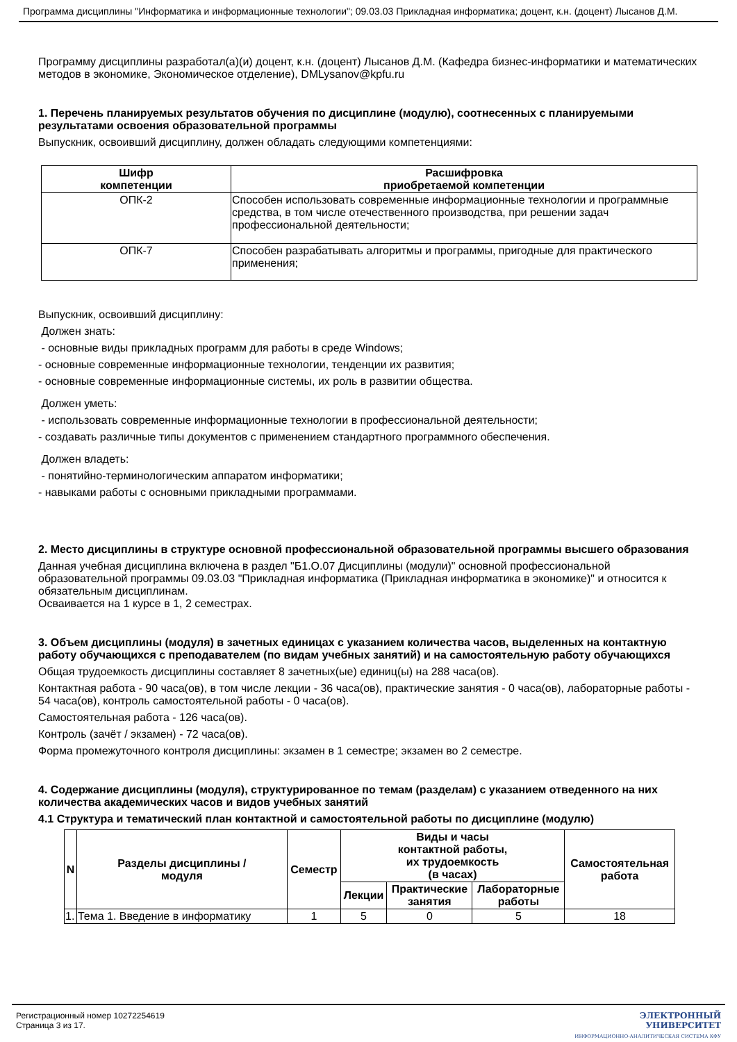Программа дисциплины "Информатика и информационные технологии"; 09.03.03 Прикладная информатика; доцент, к.н. (доцент) Лысанов Д.М.
Программу дисциплины разработал(а)(и) доцент, к.н. (доцент) Лысанов Д.М. (Кафедра бизнес-информатики и математических методов в экономике, Экономическое отделение), DMLysanov@kpfu.ru
1. Перечень планируемых результатов обучения по дисциплине (модулю), соотнесенных с планируемыми результатами освоения образовательной программы
Выпускник, освоивший дисциплину, должен обладать следующими компетенциями:
| Шифр компетенции | Расшифровка приобретаемой компетенции |
| --- | --- |
| ОПК-2 | Способен использовать современные информационные технологии и программные средства, в том числе отечественного производства, при решении задач профессиональной деятельности; |
| ОПК-7 | Способен разрабатывать алгоритмы и программы, пригодные для практического применения; |
Выпускник, освоивший дисциплину:
Должен знать:
- основные виды прикладных программ для работы в среде Windows;
- основные современные информационные технологии, тенденции их развития;
- основные современные информационные системы, их роль в развитии общества.
Должен уметь:
- использовать современные информационные технологии в профессиональной деятельности;
- создавать различные типы документов с применением стандартного программного обеспечения.
Должен владеть:
- понятийно-терминологическим аппаратом информатики;
- навыками работы с основными прикладными программами.
2. Место дисциплины в структуре основной профессиональной образовательной программы высшего образования
Данная учебная дисциплина включена в раздел "Б1.О.07 Дисциплины (модули)" основной профессиональной образовательной программы 09.03.03 "Прикладная информатика (Прикладная информатика в экономике)" и относится к обязательным дисциплинам.
Осваивается на 1 курсе в 1, 2 семестрах.
3. Объем дисциплины (модуля) в зачетных единицах с указанием количества часов, выделенных на контактную работу обучающихся с преподавателем (по видам учебных занятий) и на самостоятельную работу обучающихся
Общая трудоемкость дисциплины составляет 8 зачетных(ые) единиц(ы) на 288 часа(ов).
Контактная работа - 90 часа(ов), в том числе лекции - 36 часа(ов), практические занятия - 0 часа(ов), лабораторные работы - 54 часа(ов), контроль самостоятельной работы - 0 часа(ов).
Самостоятельная работа - 126 часа(ов).
Контроль (зачёт / экзамен) - 72 часа(ов).
Форма промежуточного контроля дисциплины: экзамен в 1 семестре; экзамен во 2 семестре.
4. Содержание дисциплины (модуля), структурированное по темам (разделам) с указанием отведенного на них количества академических часов и видов учебных занятий
4.1 Структура и тематический план контактной и самостоятельной работы по дисциплине (модулю)
| N | Разделы дисциплины / модуля | Семестр | Виды и часы контактной работы, их трудоемкость (в часах) | | | Самостоятельная работа |
| --- | --- | --- | --- | --- | --- | --- |
| | | | Лекции | Практические занятия | Лабораторные работы | |
| 1. | Тема 1. Введение в информатику | 1 | 5 | 0 | 5 | 18 |
Регистрационный номер 10272254619
Страница 3 из 17.
ЭЛЕКТРОННЫЙ
УНИВЕРСИТЕТ
ИНФОРМАЦИОННО-АНАЛИТИЧЕСКАЯ СИСТЕМА КФУ